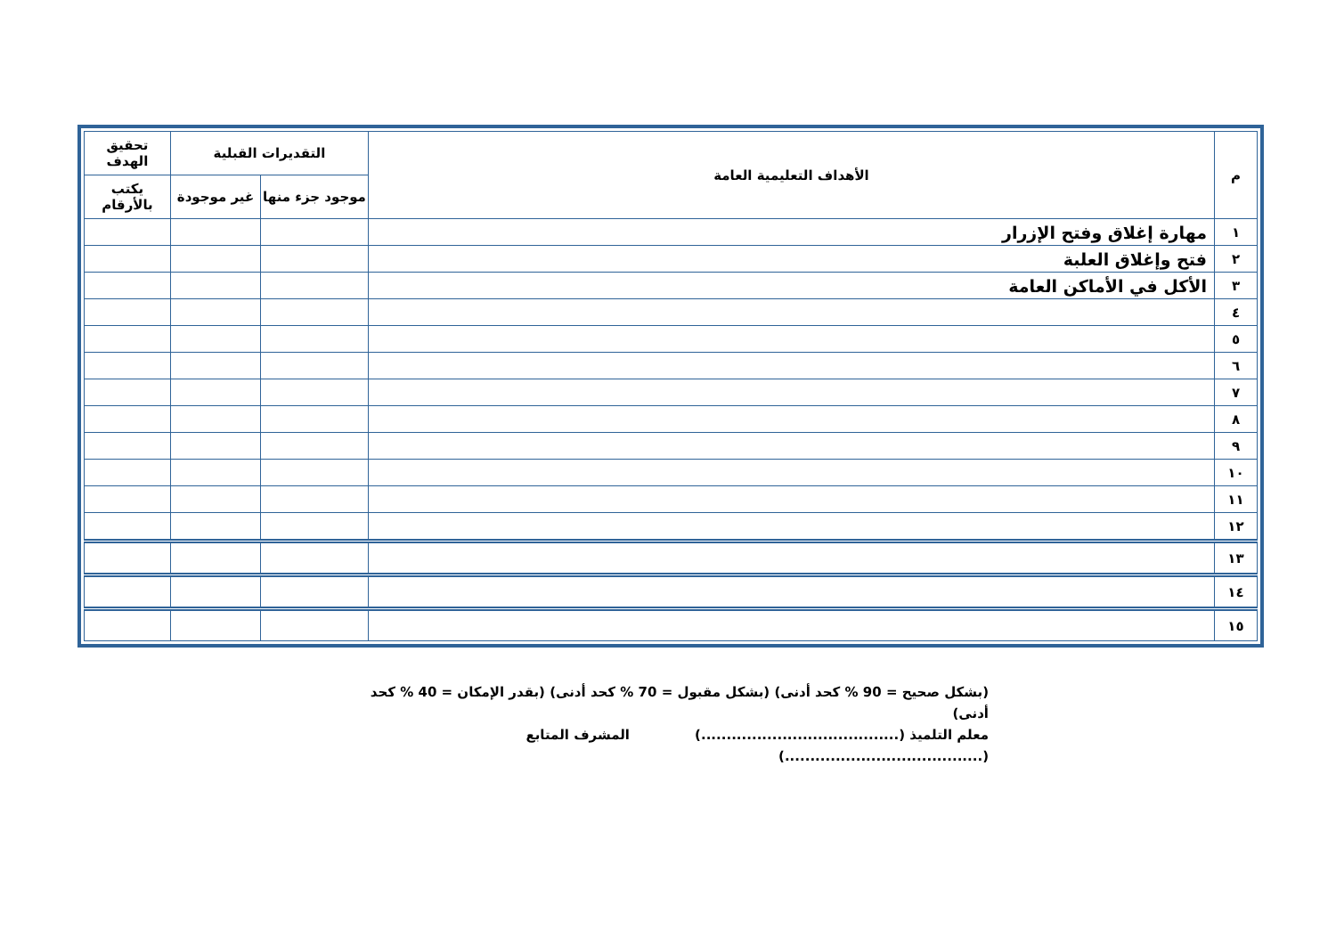| م | الأهداف التعليمية العامة | التقديرات القبلية | | تحقيق الهدف |
| --- | --- | --- | --- | --- |
| | | موجود جزء منها | غير موجودة | يكتب بالأرقام |
| ١ | مهارة إغلاق وفتح الإزرار | | | |
| ٢ | فتح وإغلاق العلبة | | | |
| ٣ | الأكل في الأماكن العامة | | | |
| ٤ | | | | |
| ٥ | | | | |
| ٦ | | | | |
| ٧ | | | | |
| ٨ | | | | |
| ٩ | | | | |
| ١٠ | | | | |
| ١١ | | | | |
| ١٢ | | | | |
| ١٣ | | | | |
| ١٤ | | | | |
| ١٥ | | | | |
(بشكل صحيح = 90 % كحد أدنى) (بشكل مقبول = 70 % كحد أدنى) (بقدر الإمكان = 40 % كحد أدنى)
معلم التلميذ (.......................................) المشرف المتابع (.......................................)